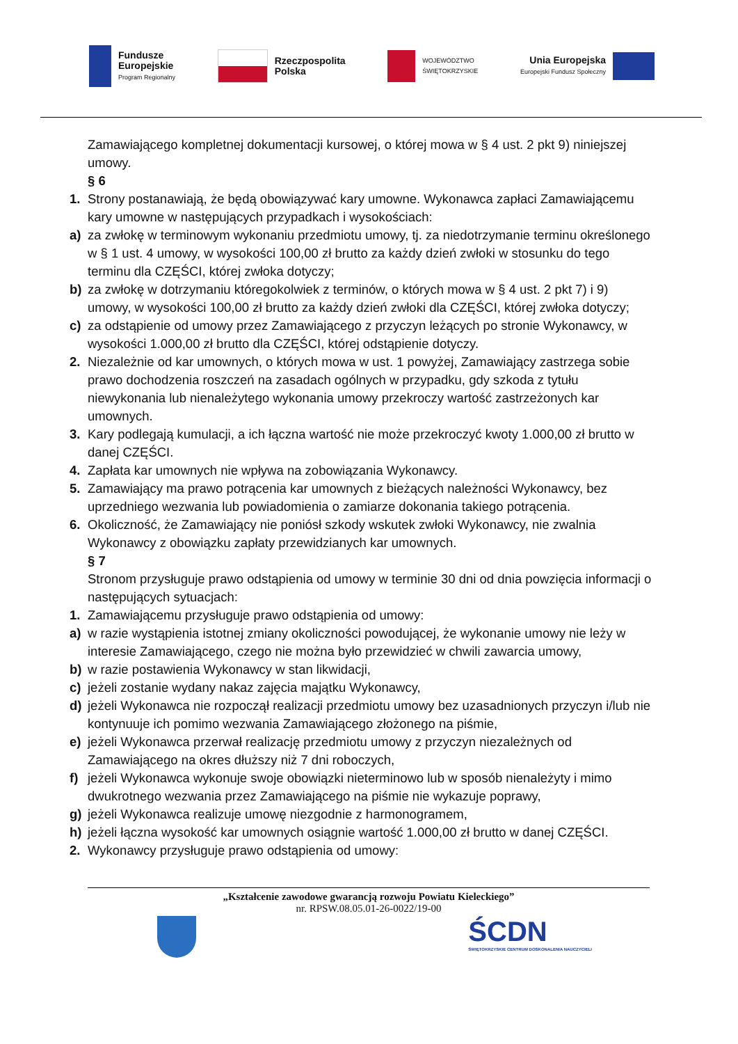Fundusze
Europejskie
Program Regionalny
Rzeczpospolita
Polska
WOJEWÓDZTWO
ŚWIĘTOKRZYSKIE
Unia Europejska
Europejski Fundusz Społeczny
Zamawiającego kompletnej dokumentacji kursowej, o której mowa w § 4 ust. 2 pkt 9) niniejszej umowy.
§ 6
1. Strony postanawiają, że będą obowiązywać kary umowne. Wykonawca zapłaci Zamawiającemu kary umowne w następujących przypadkach i wysokościach:
a) za zwłokę w terminowym wykonaniu przedmiotu umowy, tj. za niedotrzymanie terminu określonego w § 1 ust. 4 umowy, w wysokości 100,00 zł brutto za każdy dzień zwłoki w stosunku do tego terminu dla CZĘŚCI, której zwłoka dotyczy;
b) za zwłokę w dotrzymaniu któregokolwiek z terminów, o których mowa w § 4 ust. 2 pkt 7) i 9) umowy, w wysokości 100,00 zł brutto za każdy dzień zwłoki dla CZĘŚCI, której zwłoka dotyczy;
c) za odstąpienie od umowy przez Zamawiającego z przyczyn leżących po stronie Wykonawcy, w wysokości 1.000,00 zł brutto dla CZĘŚCI, której odstąpienie dotyczy.
2. Niezależnie od kar umownych, o których mowa w ust. 1 powyżej, Zamawiający zastrzega sobie prawo dochodzenia roszczeń na zasadach ogólnych w przypadku, gdy szkoda z tytułu niewykonania lub nienależytego wykonania umowy przekroczy wartość zastrzeżonych kar umownych.
3. Kary podlegają kumulacji, a ich łączna wartość nie może przekroczyć kwoty 1.000,00 zł brutto w danej CZĘŚCI.
4. Zapłata kar umownych nie wpływa na zobowiązania Wykonawcy.
5. Zamawiający ma prawo potrącenia kar umownych z bieżących należności Wykonawcy, bez uprzedniego wezwania lub powiadomienia o zamiarze dokonania takiego potrącenia.
6. Okoliczność, że Zamawiający nie poniósł szkody wskutek zwłoki Wykonawcy, nie zwalnia Wykonawcy z obowiązku zapłaty przewidzianych kar umownych.
§ 7
Stronom przysługuje prawo odstąpienia od umowy w terminie 30 dni od dnia powzięcia informacji o następujących sytuacjach:
1. Zamawiającemu przysługuje prawo odstąpienia od umowy:
a) w razie wystąpienia istotnej zmiany okoliczności powodującej, że wykonanie umowy nie leży w interesie Zamawiającego, czego nie można było przewidzieć w chwili zawarcia umowy,
b) w razie postawienia Wykonawcy w stan likwidacji,
c) jeżeli zostanie wydany nakaz zajęcia majątku Wykonawcy,
d) jeżeli Wykonawca nie rozpoczął realizacji przedmiotu umowy bez uzasadnionych przyczyn i/lub nie kontynuuje ich pomimo wezwania Zamawiającego złożonego na piśmie,
e) jeżeli Wykonawca przerwał realizację przedmiotu umowy z przyczyn niezależnych od Zamawiającego na okres dłuższy niż 7 dni roboczych,
f) jeżeli Wykonawca wykonuje swoje obowiązki nieterminowo lub w sposób nienależyty i mimo dwukrotnego wezwania przez Zamawiającego na piśmie nie wykazuje poprawy,
g) jeżeli Wykonawca realizuje umowę niezgodnie z harmonogramem,
h) jeżeli łączna wysokość kar umownych osiągnie wartość 1.000,00 zł brutto w danej CZĘŚCI.
2. Wykonawcy przysługuje prawo odstąpienia od umowy:
„Kształcenie zawodowe gwarancją rozwoju Powiatu Kieleckiego”
nr. RPSW.08.05.01-26-0022/19-00
ŚCDN
ŚWIĘTOKRZYSKIE CENTRUM DOSKONALENIA NAUCZYCIELI